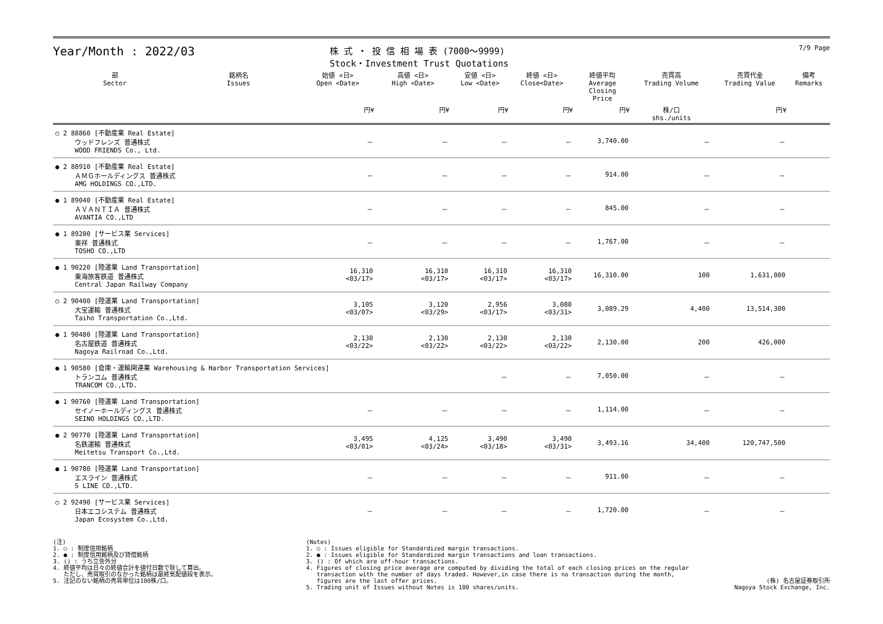Year/Month : 2022/03
株 式 ・ 投 信 相 場 表 (7000～9999)
Stock・Investment Trust Quotations
7/9 Page
| 部 Sector | 銘柄名 Issues | 始値 <日> Open <Date> | 高値 <日> High <Date> | 安値 <日> Low <Date> | 終値 <日> Close<Date> | 終値平均 Average Closing Price | 売買高 Trading Volume | 売買代金 Trading Value | 備考 Remarks |
| --- | --- | --- | --- | --- | --- | --- | --- | --- | --- |
| | | 円¥ | 円¥ | 円¥ | 円¥ | 円¥ | 株/口 shs./units | 円¥ | |
| ○ 2 88860 [不動産業 Real Estate] ウッドフレンズ 普通株式 WOOD FRIENDS Co., Ltd. | | － | － | － | － | 3,740.00 | － | － | |
| ● 2 88910 [不動産業 Real Estate] ＡＭＧホールディングス 普通株式 AMG HOLDINGS CO.,LTD. | | － | － | － | － | 914.00 | － | － | |
| ● 1 89040 [不動産業 Real Estate] ＡＶＡＮＴＩＡ 普通株式 AVANTIA CO.,LTD | | － | － | － | － | 845.00 | － | － | |
| ● 1 89200 [サービス業 Services] 東祥 普通株式 TOSHO CO.,LTD | | － | － | － | － | 1,767.00 | － | － | |
| ● 1 90220 [陸運業 Land Transportation] 東海旅客鉄道 普通株式 Central Japan Railway Company | | 16,310 <03/17> | 16,310 <03/17> | 16,310 <03/17> | 16,310 <03/17> | 16,310.00 | 100 | 1,631,000 | |
| ○ 2 90400 [陸運業 Land Transportation] 大宝運輸 普通株式 Taiho Transportation Co.,Ltd. | | 3,105 <03/07> | 3,120 <03/29> | 2,956 <03/17> | 3,080 <03/31> | 3,089.29 | 4,400 | 13,514,300 | |
| ● 1 90480 [陸運業 Land Transportation] 名古屋鉄道 普通株式 Nagoya Railroad Co.,Ltd. | | 2,130 <03/22> | 2,130 <03/22> | 2,130 <03/22> | 2,130 <03/22> | 2,130.00 | 200 | 426,000 | |
| ● 1 90580 [倉庫・運輸関連業 Warehousing & Harbor Transportation Services] トランコム 普通株式 TRANCOM CO.,LTD. | | | | － | － | 7,050.00 | － | － | |
| ● 1 90760 [陸運業 Land Transportation] セイノーホールディングス 普通株式 SEINO HOLDINGS CO.,LTD. | | － | － | － | － | 1,114.00 | － | － | |
| ● 2 90770 [陸運業 Land Transportation] 名鉄運輸 普通株式 Meitetsu Transport Co.,Ltd. | | 3,495 <03/01> | 4,125 <03/24> | 3,490 <03/18> | 3,490 <03/31> | 3,493.16 | 34,400 | 120,747,500 | |
| ● 1 90780 [陸運業 Land Transportation] エスライン 普通株式 S LINE CO.,LTD. | | － | － | － | － | 911.00 | － | － | |
| ○ 2 92490 [サービス業 Services] 日本エコシステム 普通株式 Japan Ecosystem Co.,Ltd. | | － | － | － | － | 1,720.00 | － | － | |
(注) 1. ○ : 制度信用銘柄 2. ● : 制度信用銘柄及び貸借銘柄 3. () : うち立会外分 4. 終値平均は日々の終値合計を値付日数で除して算出。 ただし、売買取引のなかった銘柄は最終気配値段を表示。 5. 注記のない銘柄の売買単位は100株/口。
(Notes) 1. ○ : Issues eligible for Standardized margin transactions. 2. ● : Issues eligible for Standardized margin transactions and loan transactions. 3. () : Of which are off-hour transactions. 4. Figures of closing price average are computed by dividing the total of each closing prices on the regular transaction with the number of days traded. However,in case there is no transaction during the month, figures are the last offer prices. 5. Trading unit of Issues without Notes is 100 shares/units.
(株) 名古屋証券取引所 Nagoya Stock Exchange, Inc.